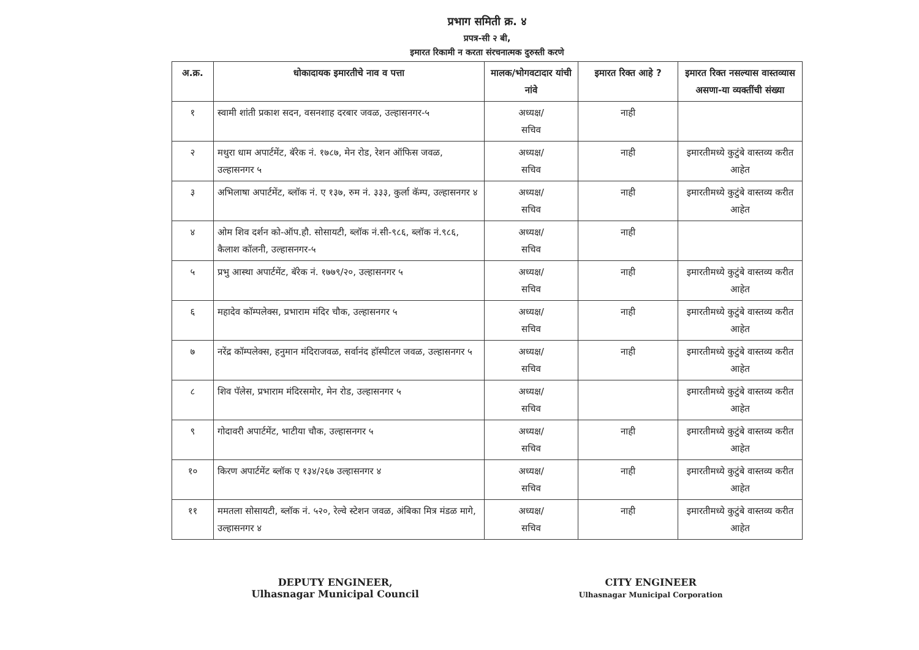प्रभाग समिती क्र. ४
प्रपत्र-सी २ बी,
इमारत रिकामी न करता संरचनात्मक दुरुस्ती करणे
| अ.क्र. | धोकादायक इमारतीचे नाव व पत्ता | मालक/भोगवटादार यांची नांवे | इमारत रिक्त आहे ? | इमारत रिक्त नसल्यास वास्तव्यास असणा-या व्यक्तींची संख्या |
| --- | --- | --- | --- | --- |
| १ | स्वामी शांती प्रकाश सदन, वसनशाह दरबार जवळ, उल्हासनगर-५ | अध्यक्ष/ सचिव | नाही | |
| २ | मथुरा धाम अपार्टमेंट, बॅरेक नं. १७८७, मेन रोड, रेशन ऑफिस जवळ, उल्हासनगर ५ | अध्यक्ष/ सचिव | नाही | इमारतीमध्ये कुटुंबे वास्तव्य करीत आहेत |
| ३ | अभिलाषा अपार्टमेंट, ब्लॉक नं. ए १३७, रुम नं. ३३३, कुर्ला कॅम्प, उल्हासनगर ४ | अध्यक्ष/ सचिव | नाही | इमारतीमध्ये कुटुंबे वास्तव्य करीत आहेत |
| ४ | ओम शिव दर्शन को-ऑप.हौ. सोसायटी, ब्लॉक नं.सी-९८६, ब्लॉक नं.९८६, कैलाश कॉलनी, उल्हासनगर-५ | अध्यक्ष/ सचिव | नाही | |
| ५ | प्रभु आस्था अपार्टमेंट, बॅरेक नं. १७७९/२०, उल्हासनगर ५ | अध्यक्ष/ सचिव | नाही | इमारतीमध्ये कुटुंबे वास्तव्य करीत आहेत |
| ६ | महादेव कॉम्पलेक्स, प्रभाराम मंदिर चौक, उल्हासनगर ५ | अध्यक्ष/ सचिव | नाही | इमारतीमध्ये कुटुंबे वास्तव्य करीत आहेत |
| ७ | नरेंद्र कॉम्पलेक्स, हनुमान मंदिराजवळ, सर्वानंद हॉस्पीटल जवळ, उल्हासनगर ५ | अध्यक्ष/ सचिव | नाही | इमारतीमध्ये कुटुंबे वास्तव्य करीत आहेत |
| ८ | शिव पॅलेस, प्रभाराम मंदिरसमोर, मेन रोड, उल्हासनगर ५ | अध्यक्ष/ सचिव | | इमारतीमध्ये कुटुंबे वास्तव्य करीत आहेत |
| ९ | गोदावरी अपार्टमेंट, भाटीया चौक, उल्हासनगर ५ | अध्यक्ष/ सचिव | नाही | इमारतीमध्ये कुटुंबे वास्तव्य करीत आहेत |
| १० | किरण अपार्टमेंट ब्लॉक ए १३४/२६७ उल्हासनगर ४ | अध्यक्ष/ सचिव | नाही | इमारतीमध्ये कुटुंबे वास्तव्य करीत आहेत |
| ११ | ममतला सोसायटी, ब्लॉक नं. ५२०, रेल्वे स्टेशन जवळ, अंबिका मित्र मंडळ मागे, उल्हासनगर ४ | अध्यक्ष/ सचिव | नाही | इमारतीमध्ये कुटुंबे वास्तव्य करीत आहेत |
DEPUTY ENGINEER,
Ulhasnagar Municipal Council
CITY ENGINEER
Ulhasnagar Municipal Corporation